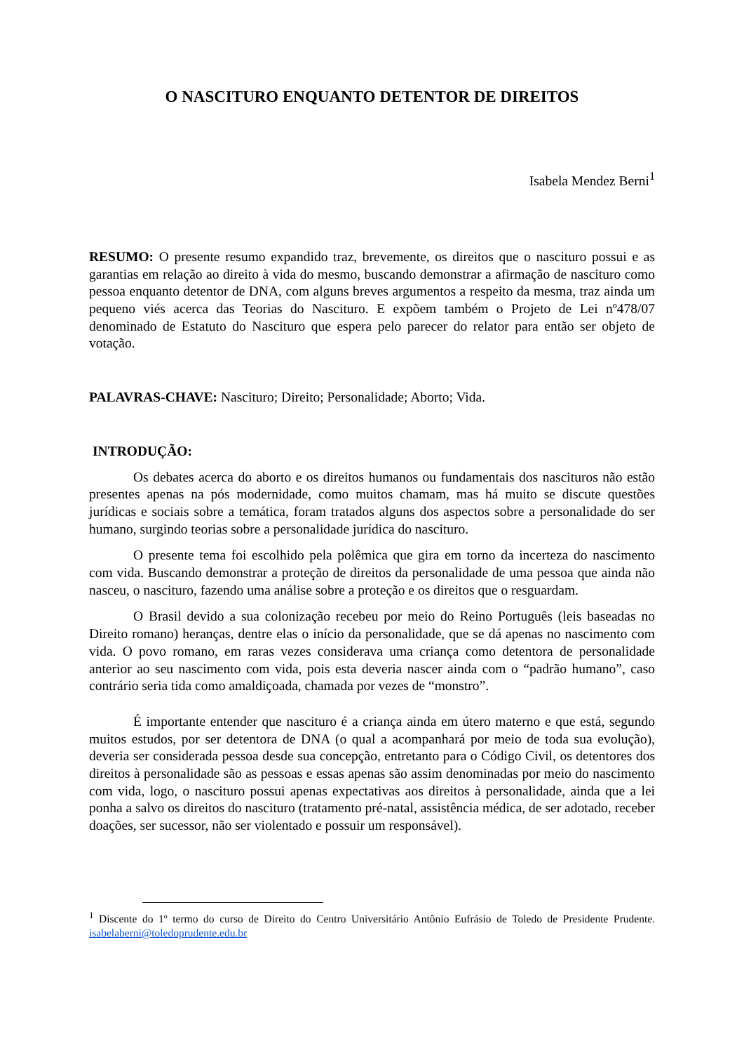O NASCITURO ENQUANTO DETENTOR DE DIREITOS
Isabela Mendez Berni<sup>1</sup>
RESUMO: O presente resumo expandido traz, brevemente, os direitos que o nascituro possui e as garantias em relação ao direito à vida do mesmo, buscando demonstrar a afirmação de nascituro como pessoa enquanto detentor de DNA, com alguns breves argumentos a respeito da mesma, traz ainda um pequeno viés acerca das Teorias do Nascituro. E expõem também o Projeto de Lei nº478/07 denominado de Estatuto do Nascituro que espera pelo parecer do relator para então ser objeto de votação.
PALAVRAS-CHAVE: Nascituro; Direito; Personalidade; Aborto; Vida.
INTRODUÇÃO:
Os debates acerca do aborto e os direitos humanos ou fundamentais dos nascituros não estão presentes apenas na pós modernidade, como muitos chamam, mas há muito se discute questões jurídicas e sociais sobre a temática, foram tratados alguns dos aspectos sobre a personalidade do ser humano, surgindo teorias sobre a personalidade jurídica do nascituro.
O presente tema foi escolhido pela polêmica que gira em torno da incerteza do nascimento com vida. Buscando demonstrar a proteção de direitos da personalidade de uma pessoa que ainda não nasceu, o nascituro, fazendo uma análise sobre a proteção e os direitos que o resguardam.
O Brasil devido a sua colonização recebeu por meio do Reino Português (leis baseadas no Direito romano) heranças, dentre elas o início da personalidade, que se dá apenas no nascimento com vida. O povo romano, em raras vezes considerava uma criança como detentora de personalidade anterior ao seu nascimento com vida, pois esta deveria nascer ainda com o “padrão humano”, caso contrário seria tida como amaldiçoada, chamada por vezes de “monstro”.
É importante entender que nascituro é a criança ainda em útero materno e que está, segundo muitos estudos, por ser detentora de DNA (o qual a acompanhará por meio de toda sua evolução), deveria ser considerada pessoa desde sua concepção, entretanto para o Código Civil, os detentores dos direitos à personalidade são as pessoas e essas apenas são assim denominadas por meio do nascimento com vida, logo, o nascituro possui apenas expectativas aos direitos à personalidade, ainda que a lei ponha a salvo os direitos do nascituro (tratamento pré-natal, assistência médica, de ser adotado, receber doações, ser sucessor, não ser violentado e possuir um responsável).
<sup>1</sup> Discente do 1º termo do curso de Direito do Centro Universitário Antônio Eufrásio de Toledo de Presidente Prudente. isabelaberni@toledoprudente.edu.br